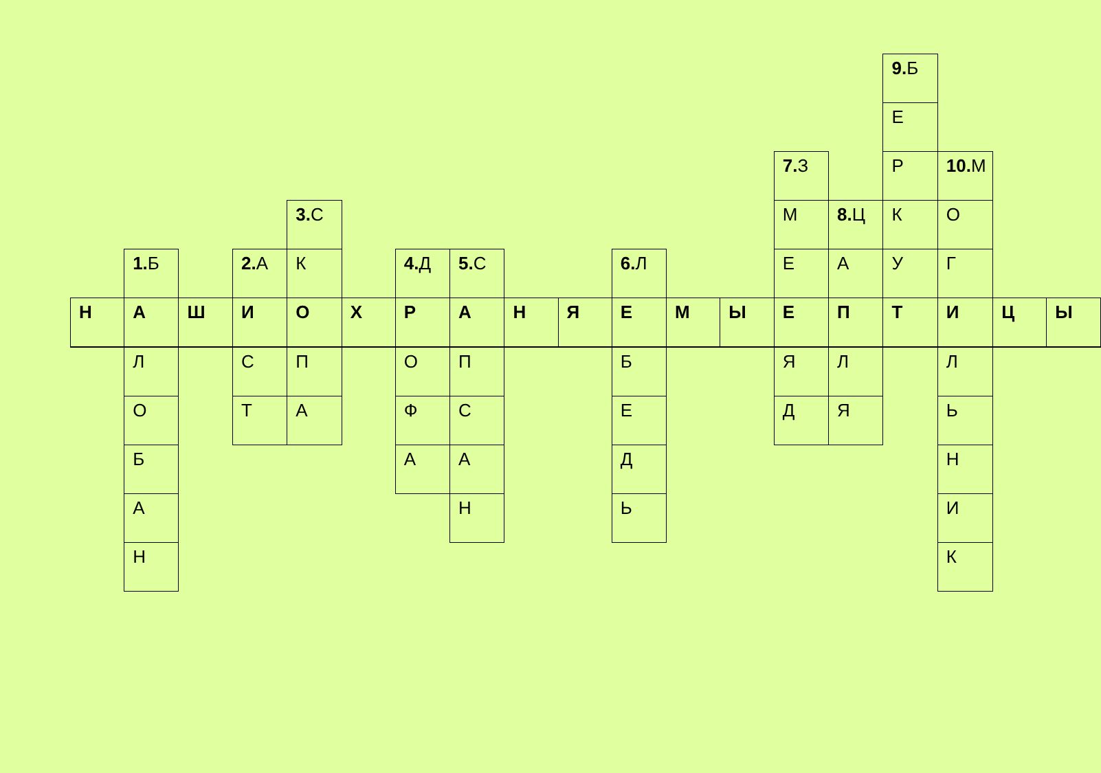| | | | | | | | | | | | | | | | 9. Б | | | |
| | | | | | | | | | | | | | | | Е | | | |
| | | | | | | | | | | | | | 7. З | | Р | 10. М | | |
| | | | | 3. С | | | | | | | | | М | 8. Ц | К | О | | |
| | 1. Б | | 2. А | К | | 4. Д | 5. С | | | 6. Л | | | Е | А | У | Г | | |
| Н | А | Ш | И | О | Х | Р | А | Н | Я | Е | М | Ы | Е | П | Т | И | Ц | Ы |
| | Л | | С | П | | О | П | | | Б | | | Я | Л | | Л | | |
| | О | | Т | А | | Ф | С | | | Е | | | Д | Я | | Ь | | |
| | Б | | | | | А | А | | | Д | | | | | | Н | | |
| | А | | | | | | Н | | | Ь | | | | | | И | | |
| | Н | | | | | | | | | | | | | | | К | | |